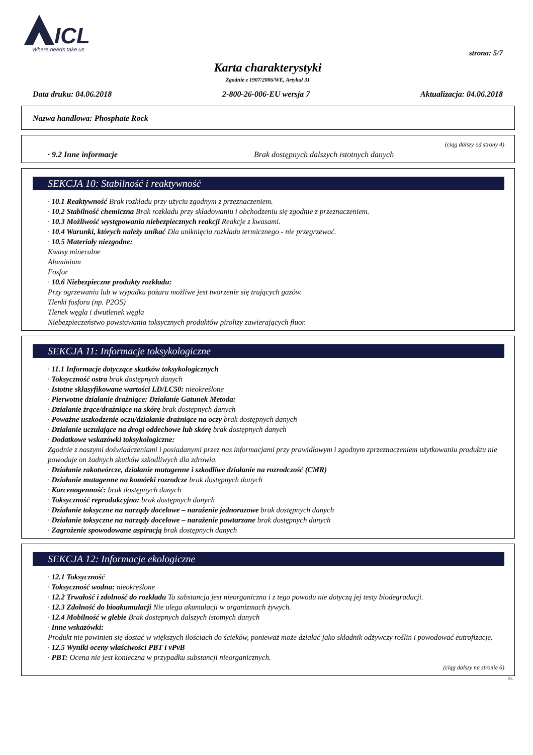ICL
Where needs take us
strona: 5/7
Karta charakterystyki
Zgodnie z 1907/2006/WE, Artykuł 31
Data druku: 04.06.2018 2-800-26-006-EU wersja 7 Aktualizacja: 04.06.2018
Nazwa handlowa: Phosphate Rock
(ciąg dalszy od strony 4)
· 9.2 Inne informacje Brak dostępnych dalszych istotnych danych
SEKCJA 10: Stabilność i reaktywność
· 10.1 Reaktywność Brak rozkładu przy użyciu zgodnym z przeznaczeniem.
· 10.2 Stabilność chemiczna Brak rozkładu przy składowaniu i obchodzeniu się zgodnie z przeznaczeniem.
· 10.3 Możliwość występowania niebezpiecznych reakcji Reakcje z kwasami.
· 10.4 Warunki, których należy unikać Dla uniknięcia rozkładu termicznego - nie przegrzewać.
· 10.5 Materiały niezgodne:
Kwasy mineralne
Aluminium
Fosfor
· 10.6 Niebezpieczne produkty rozkładu:
Przy ogrzewaniu lub w wypadku pożaru możliwe jest tworzenie się trujących gazów.
Tlenki fosforu (np. P2O5)
Tlenek węgla i dwutlenek węgla
Niebezpieczeństwo powstawania toksycznych produktów pirolizy zawierających fluor.
SEKCJA 11: Informacje toksykologiczne
· 11.1 Informacje dotyczące skutków toksykologicznych
· Toksyczność ostra brak dostępnych danych
· Istotne sklasyfikowane wartości LD/LC50: nieokreślone
· Pierwotne działanie drażniące: Działanie Gatunek Metoda:
· Działanie żrące/drażniące na skórę brak dostępnych danych
· Poważne uszkodzenie oczu/działanie drażniące na oczy brak dostępnych danych
· Działanie uczulające na drogi oddechowe lub skórę brak dostępnych danych
· Dodatkowe wskazówki toksykologiczne:
Zgodnie z naszymi doświadczeniami i posiadanymi przez nas informacjami przy prawidłowym i zgodnym zprzeznaczeniem użytkowaniu produktu nie powoduje on żadnych skutków szkodliwych dla zdrowia.
· Działanie rakotwórcze, działanie mutagenne i szkodliwe działanie na rozrodczość (CMR)
· Działanie mutagenne na komórki rozrodcze brak dostępnych danych
· Karcenogenność: brak dostępnych danych
· Toksyczność reprodukcyjna: brak dostępnych danych
· Działanie toksyczne na narządy docelowe – narażenie jednorazowe brak dostępnych danych
· Działanie toksyczne na narządy docelowe – narażenie powtarzane brak dostępnych danych
· Zagrożenie spowodowane aspiracją brak dostępnych danych
SEKCJA 12: Informacje ekologiczne
· 12.1 Toksyczność
· Toksyczność wodna: nieokreślone
· 12.2 Trwałość i zdolność do rozkładu Ta substancja jest nieorganiczna i z tego powodu nie dotyczą jej testy biodegradacji.
· 12.3 Zdolność do bioakumulacji Nie ulega akumulacji w organizmach żywych.
· 12.4 Mobilność w glebie Brak dostępnych dalszych istotnych danych
· Inne wskazówki:
Produkt nie powinien się dostać w większych ilościach do ścieków, ponieważ może działać jako składnik odżywczy roślin i powodować eutrofizację.
· 12.5 Wyniki oceny właściwości PBT i vPvB
· PBT: Ocena nie jest konieczna w przypadku substancji nieorganicznych.
(ciąg dalszy na stronie 6)
PL